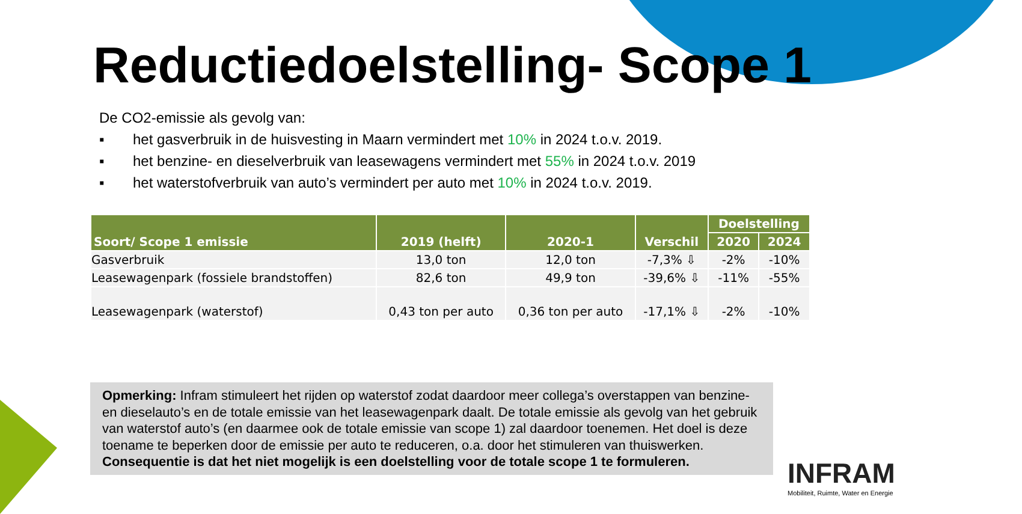Reductiedoelstelling- Scope 1
De CO2-emissie als gevolg van:
▪ het gasverbruik in de huisvesting in Maarn vermindert met 10% in 2024 t.o.v. 2019.
▪ het benzine- en dieselverbruik van leasewagens vermindert met 55% in 2024 t.o.v. 2019
▪ het waterstofverbruik van auto’s vermindert per auto met 10% in 2024 t.o.v. 2019.
| Soort/ Scope 1 emissie | 2019 (helft) | 2020-1 | Verschil | Doelstelling | |
| --- | --- | --- | --- | --- | --- |
| | | | | 2020 | 2024 |
| Gasverbruik | 13,0 ton | 12,0 ton | -7,3% ⇩ | -2% | -10% |
| Leasewagenpark (fossiele brandstoffen) | 82,6 ton | 49,9 ton | -39,6% ⇩ | -11% | -55% |
| Leasewagenpark (waterstof) | 0,43 ton per auto | 0,36 ton per auto | -17,1% ⇩ | -2% | -10% |
Opmerking: Infram stimuleert het rijden op waterstof zodat daardoor meer collega’s overstappen van benzine- en dieselauto’s en de totale emissie van het leasewagenpark daalt. De totale emissie als gevolg van het gebruik van waterstof auto’s (en daarmee ook de totale emissie van scope 1) zal daardoor toenemen. Het doel is deze toename te beperken door de emissie per auto te reduceren, o.a. door het stimuleren van thuiswerken. Consequentie is dat het niet mogelijk is een doelstelling voor de totale scope 1 te formuleren.
INFRAM
Mobiliteit, Ruimte, Water en Energie